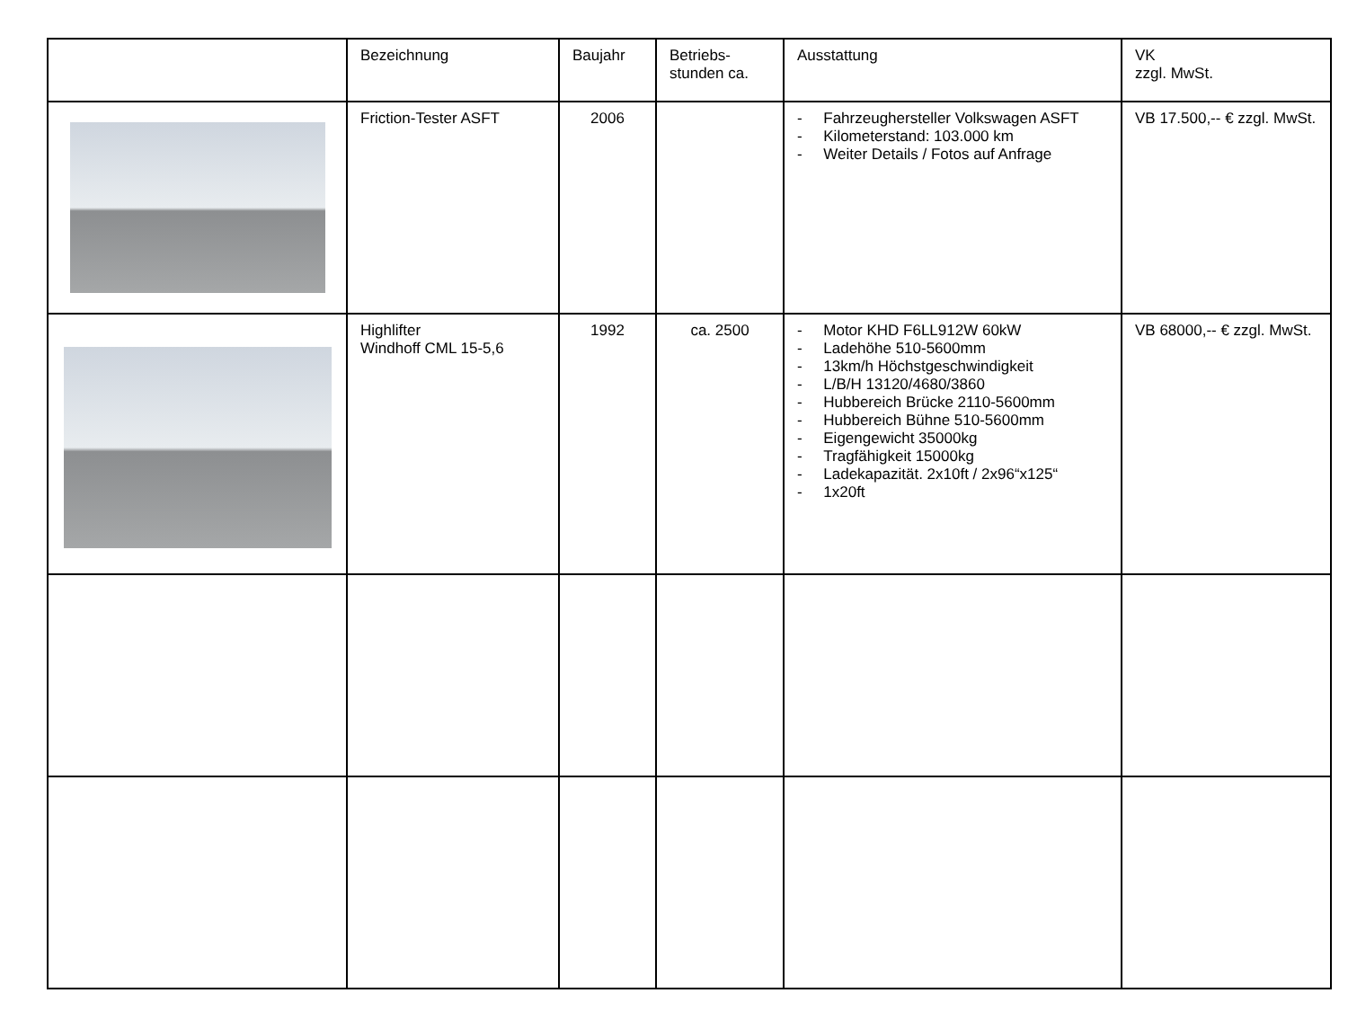| | Bezeichnung | Baujahr | Betriebs- stunden ca. | Ausstattung | VK zzgl. MwSt. |
| --- | --- | --- | --- | --- | --- |
| | Friction-Tester ASFT | 2006 | | - Fahrzeughersteller Volkswagen ASFT - Kilometerstand: 103.000 km - Weiter Details / Fotos auf Anfrage | VB 17.500,-- € zzgl. MwSt. |
| | Highlifter Windhoff CML 15-5,6 | 1992 | ca. 2500 | - Motor KHD F6LL912W 60kW - Ladehöhe 510-5600mm - 13km/h Höchstgeschwindigkeit - L/B/H 13120/4680/3860 - Hubbereich Brücke 2110-5600mm - Hubbereich Bühne 510-5600mm - Eigengewicht 35000kg - Tragfähigkeit 15000kg - Ladekapazität. 2x10ft / 2x96“x125“ - 1x20ft | VB 68000,-- € zzgl. MwSt. |